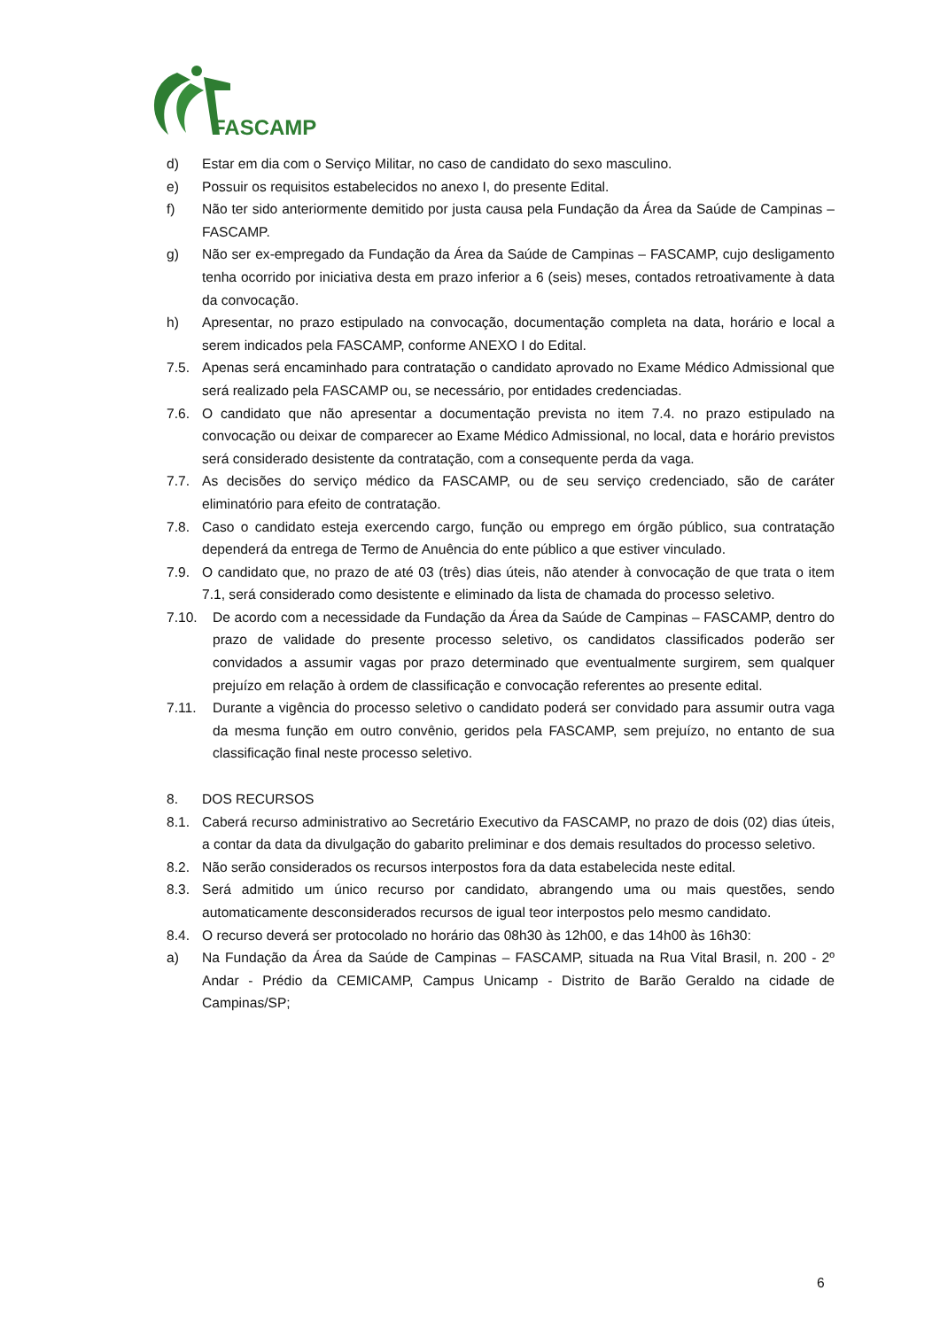FASCAMP
d) Estar em dia com o Serviço Militar, no caso de candidato do sexo masculino.
e) Possuir os requisitos estabelecidos no anexo I, do presente Edital.
f) Não ter sido anteriormente demitido por justa causa pela Fundação da Área da Saúde de Campinas – FASCAMP.
g) Não ser ex-empregado da Fundação da Área da Saúde de Campinas – FASCAMP, cujo desligamento tenha ocorrido por iniciativa desta em prazo inferior a 6 (seis) meses, contados retroativamente à data da convocação.
h) Apresentar, no prazo estipulado na convocação, documentação completa na data, horário e local a serem indicados pela FASCAMP, conforme ANEXO I do Edital.
7.5. Apenas será encaminhado para contratação o candidato aprovado no Exame Médico Admissional que será realizado pela FASCAMP ou, se necessário, por entidades credenciadas.
7.6. O candidato que não apresentar a documentação prevista no item 7.4. no prazo estipulado na convocação ou deixar de comparecer ao Exame Médico Admissional, no local, data e horário previstos será considerado desistente da contratação, com a consequente perda da vaga.
7.7. As decisões do serviço médico da FASCAMP, ou de seu serviço credenciado, são de caráter eliminatório para efeito de contratação.
7.8. Caso o candidato esteja exercendo cargo, função ou emprego em órgão público, sua contratação dependerá da entrega de Termo de Anuência do ente público a que estiver vinculado.
7.9. O candidato que, no prazo de até 03 (três) dias úteis, não atender à convocação de que trata o item 7.1, será considerado como desistente e eliminado da lista de chamada do processo seletivo.
7.10. De acordo com a necessidade da Fundação da Área da Saúde de Campinas – FASCAMP, dentro do prazo de validade do presente processo seletivo, os candidatos classificados poderão ser convidados a assumir vagas por prazo determinado que eventualmente surgirem, sem qualquer prejuízo em relação à ordem de classificação e convocação referentes ao presente edital.
7.11. Durante a vigência do processo seletivo o candidato poderá ser convidado para assumir outra vaga da mesma função em outro convênio, geridos pela FASCAMP, sem prejuízo, no entanto de sua classificação final neste processo seletivo.
8. DOS RECURSOS
8.1. Caberá recurso administrativo ao Secretário Executivo da FASCAMP, no prazo de dois (02) dias úteis, a contar da data da divulgação do gabarito preliminar e dos demais resultados do processo seletivo.
8.2. Não serão considerados os recursos interpostos fora da data estabelecida neste edital.
8.3. Será admitido um único recurso por candidato, abrangendo uma ou mais questões, sendo automaticamente desconsiderados recursos de igual teor interpostos pelo mesmo candidato.
8.4. O recurso deverá ser protocolado no horário das 08h30 às 12h00, e das 14h00 às 16h30:
a) Na Fundação da Área da Saúde de Campinas – FASCAMP, situada na Rua Vital Brasil, n. 200 - 2º Andar - Prédio da CEMICAMP, Campus Unicamp - Distrito de Barão Geraldo na cidade de Campinas/SP;
6